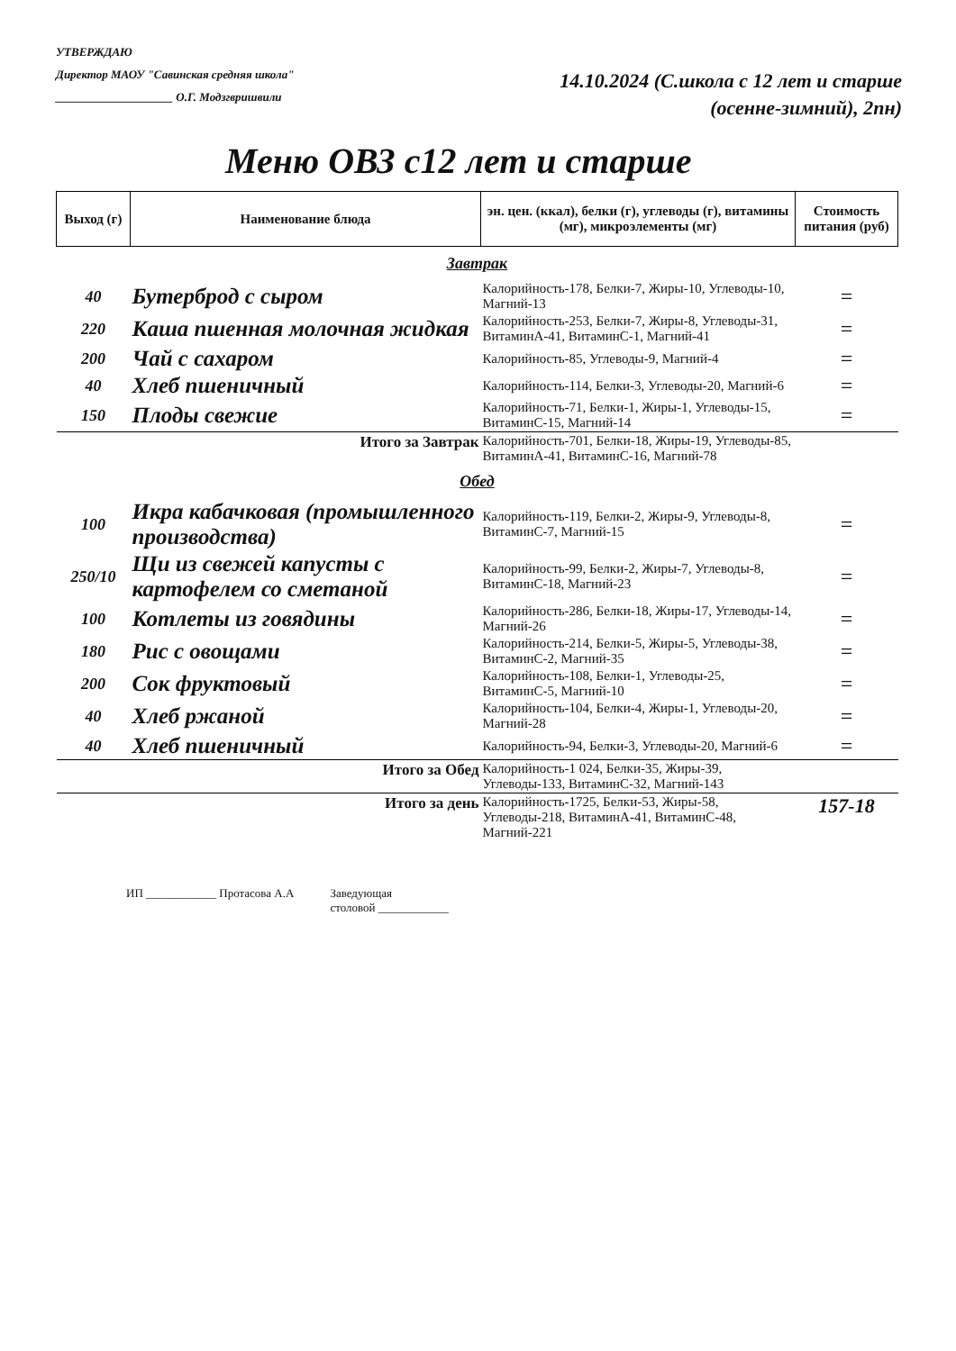УТВЕРЖДАЮ
Директор МАОУ "Савинская средняя школа"
____________________ О.Г. Модзгвришвили
14.10.2024 (С.школа с 12 лет и старше
(осенне-зимний), 2пн)
Меню ОВЗ с12 лет и старше
| Выход (г) | Наименование блюда | эн. цен. (ккал), белки (г), углеводы (г), витамины (мг), микроэлементы (мг) | Стоимость питания (руб) |
| --- | --- | --- | --- |
| Завтрак | | | |
| 40 | Бутерброд с сыром | Калорийность-178, Белки-7, Жиры-10, Углеводы-10, Магний-13 | = |
| 220 | Каша пшенная молочная жидкая | Калорийность-253, Белки-7, Жиры-8, Углеводы-31, ВитаминА-41, ВитаминС-1, Магний-41 | = |
| 200 | Чай с сахаром | Калорийность-85, Углеводы-9, Магний-4 | = |
| 40 | Хлеб пшеничный | Калорийность-114, Белки-3, Углеводы-20, Магний-6 | = |
| 150 | Плоды свежие | Калорийность-71, Белки-1, Жиры-1, Углеводы-15, ВитаминС-15, Магний-14 | = |
| Итого за Завтрак | | Калорийность-701, Белки-18, Жиры-19, Углеводы-85, ВитаминА-41, ВитаминС-16, Магний-78 | |
| Обед | | | |
| 100 | Икра кабачковая (промышленного производства) | Калорийность-119, Белки-2, Жиры-9, Углеводы-8, ВитаминС-7, Магний-15 | = |
| 250/10 | Щи из свежей капусты с картофелем со сметаной | Калорийность-99, Белки-2, Жиры-7, Углеводы-8, ВитаминС-18, Магний-23 | = |
| 100 | Котлеты из говядины | Калорийность-286, Белки-18, Жиры-17, Углеводы-14, Магний-26 | = |
| 180 | Рис с овощами | Калорийность-214, Белки-5, Жиры-5, Углеводы-38, ВитаминС-2, Магний-35 | = |
| 200 | Сок фруктовый | Калорийность-108, Белки-1, Углеводы-25, ВитаминС-5, Магний-10 | = |
| 40 | Хлеб ржаной | Калорийность-104, Белки-4, Жиры-1, Углеводы-20, Магний-28 | = |
| 40 | Хлеб пшеничный | Калорийность-94, Белки-3, Углеводы-20, Магний-6 | = |
| Итого за Обед | | Калорийность-1 024, Белки-35, Жиры-39, Углеводы-133, ВитаминС-32, Магний-143 | |
| Итого за день | | Калорийность-1725, Белки-53, Жиры-58, Углеводы-218, ВитаминА-41, ВитаминС-48, Магний-221 | 157-18 |
ИП ____________ Протасова А.А Заведующая
столовой ____________